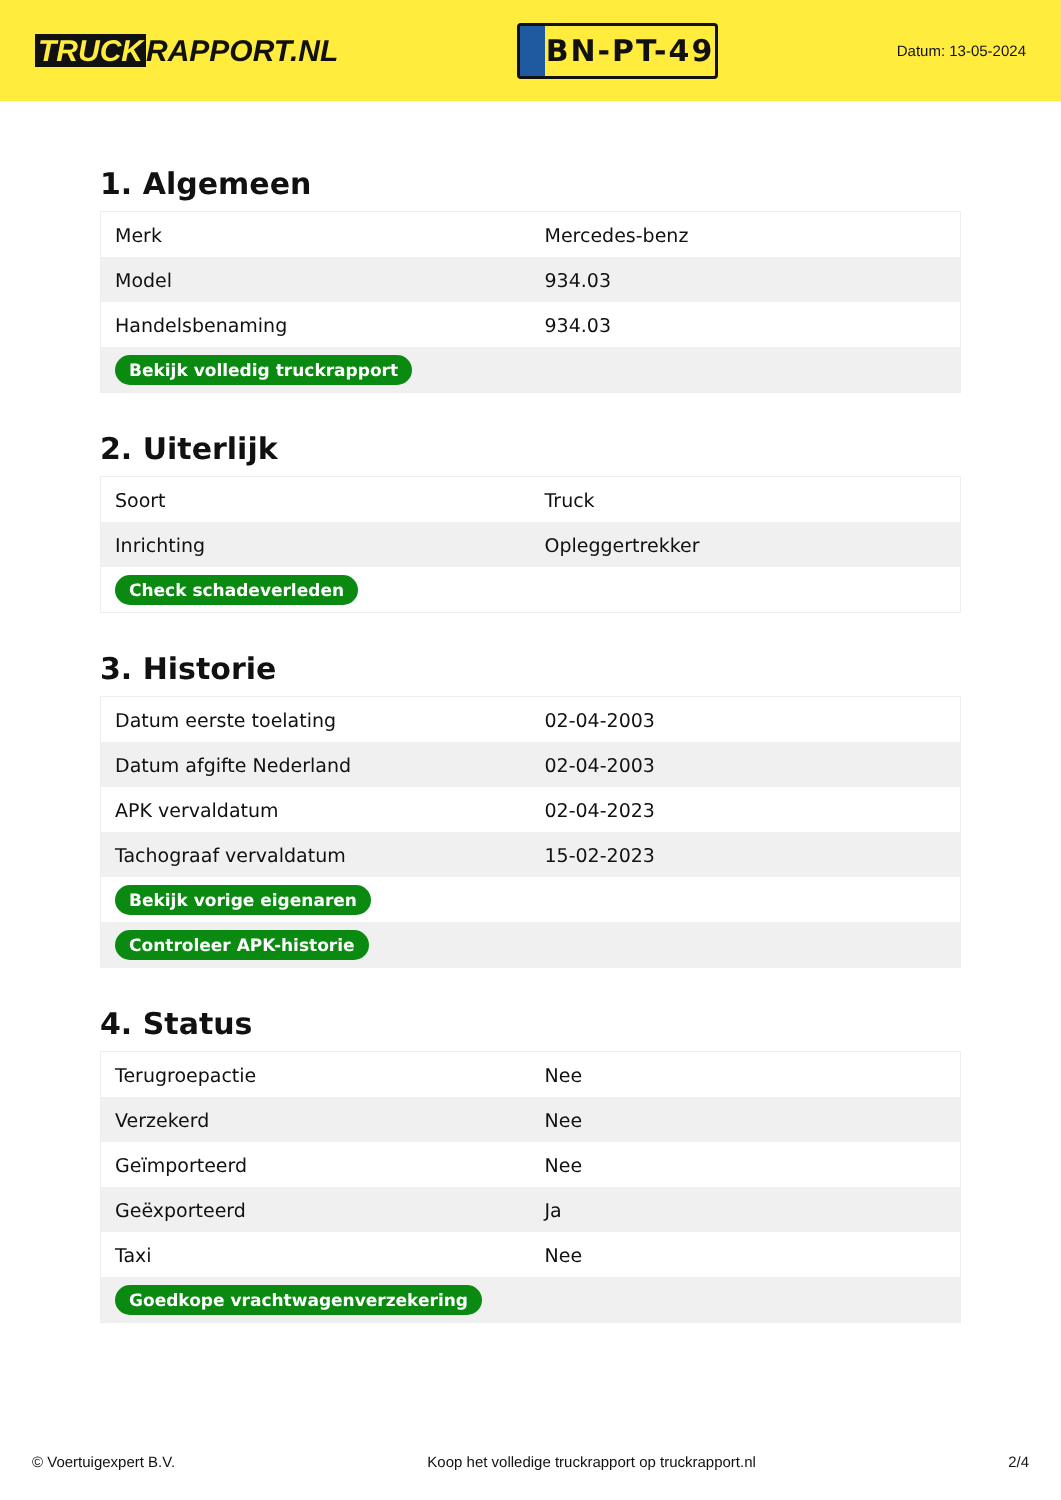TRUCK RAPPORT.NL
BN-PT-49
Datum: 13-05-2024
1. Algemeen
| Merk | Mercedes-benz |
| Model | 934.03 |
| Handelsbenaming | 934.03 |
| Bekijk volledig truckrapport | |
2. Uiterlijk
| Soort | Truck |
| Inrichting | Opleggertrekker |
| Check schadeverleden | |
3. Historie
| Datum eerste toelating | 02-04-2003 |
| Datum afgifte Nederland | 02-04-2003 |
| APK vervaldatum | 02-04-2023 |
| Tachograaf vervaldatum | 15-02-2023 |
| Bekijk vorige eigenaren | |
| Controleer APK-historie | |
4. Status
| Terugroepactie | Nee |
| Verzekerd | Nee |
| Geïmporteerd | Nee |
| Geëxporteerd | Ja |
| Taxi | Nee |
| Goedkope vrachtwagenverzekering | |
© Voertuigexpert B.V. Koop het volledige truckrapport op truckrapport.nl 2/4